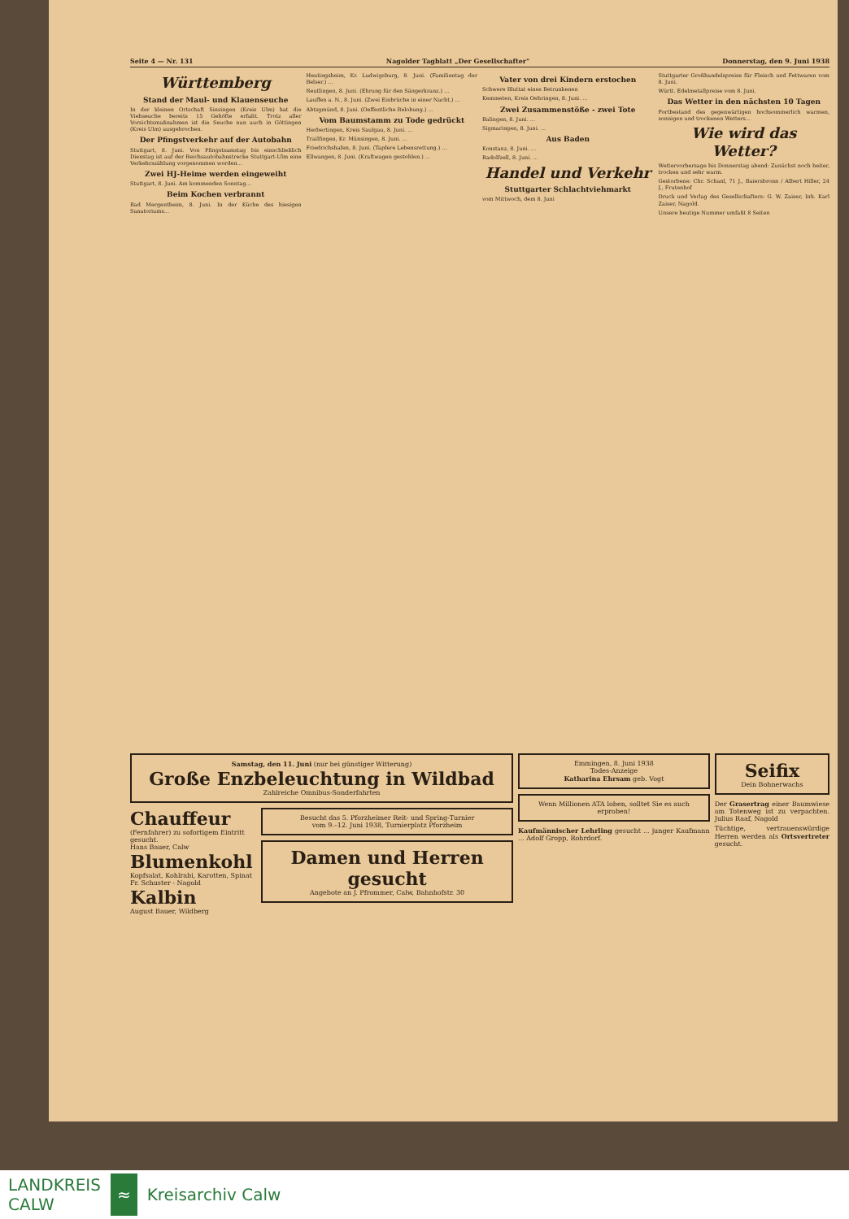Seite 4 — Nr. 131 Nagolder Tagblatt „Der Gesellschafter" Donnerstag, den 9. Juni 1938
Württemberg
Stand der Maul- und Klauenseuche
In der kleinen Ortschaft Sinsingen (Kreis Ulm) hat die Viehseuche bereits 15 Gehöfte erfaßt. Trotz aller Vorsichtsmaßnahmen ist die Seuche nun auch in Göttingen (Kreis Ulm) ausgebrochen.
Der Pfingstverkehr auf der Autobahn
Stuttgart, 8. Juni. Von Pfingstsamstag bis einschließlich Dienstag ist auf der Reichsautobahnstrecke Stuttgart-Ulm eine Verkehrszählung vorgenommen worden...
Zwei HJ-Heime werden eingeweiht
Stuttgart, 8. Juni. Am kommenden Sonntag...
Beim Kochen verbrannt
Bad Mergentheim, 8. Juni. In der Küche des hiesigen Sanatoriums...
Heutingsheim, Kr. Ludwigsburg, 8. Juni. (Familientag der Belser.) ...
Reutlingen, 8. Juni. (Ehrung für den Sängerkranz.) ...
Lauffen a. N., 8. Juni. (Zwei Einbrüche in einer Nacht.) ...
Abtsgmünd, 8. Juni. (Oeffentliche Belobung.) ...
Vom Baumstamm zu Tode gedrückt
Herbertingen, Kreis Saulgau, 8. Juni. ...
Trailfingen, Kr. Münsingen, 8. Juni. ...
Friedrichshafen, 8. Juni. (Tapfere Lebensrettung.) ...
Ellwangen, 8. Juni. (Kraftwagen gestohlen.) ...
Vater von drei Kindern erstochen
Schwere Bluttat eines Betrunkenen
Kemmeten, Kreis Oehringen, 8. Juni. ...
Zwei Zusammenstöße - zwei Tote
Balingen, 8. Juni. ...
Sigmaringen, 8. Juni. ...
Aus Baden
Konstanz, 8. Juni. ...
Radolfzell, 8. Juni. ...
Handel und Verkehr
Stuttgarter Schlachtviehmarkt
vom Mittwoch, dem 8. Juni
Stuttgarter Großhandelspreise für Fleisch und Fettwaren vom 8. Juni.
Württ. Edelmetallpreise vom 8. Juni.
Das Wetter in den nächsten 10 Tagen
Fortbestand des gegenwärtigen hochsommerlich warmen, sonnigen und trockenen Wetters...
Wie wird das Wetter?
Wettervorhersage bis Donnerstag abend: Zunächst noch heiter, trocken und sehr warm.
Gestorbene: Chr. Schanl, 71 J., Baiersbronn / Albert Hiller, 24 J., Frutenhof
Druck und Verlag des Gesellschafters: G. W. Zaiser, Inh. Karl Zaiser, Nagold.
Unsere heutige Nummer umfaßt 8 Seiten
Samstag, den 11. Juni (nur bei günstiger Witterung)
Große Enzbeleuchtung in Wildbad
Zahlreiche Omnibus-Sonderfahrten
Chauffeur
(Fernfahrer) zu sofortigem Eintritt gesucht.
Hans Bauer, Calw
Blumenkohl
Kopfsalat, Kohlrabi, Karotten, Spinat
Fr. Schuster - Nagold
Kalbin
August Bauer, Wildberg
Besucht das 5. Pforzheimer Reit- und Spring-Turnier
vom 9.–12. Juni 1938, Turnierplatz Pforzheim
Damen und Herren gesucht
Angebote an J. Pfrommer, Calw, Bahnhofstr. 30
Emmingen, 8. Juni 1938
Todes-Anzeige
Katharina Ehrsam geb. Vogt
Wenn Millionen ATA loben, solltet Sie es auch erproben!
Kaufmännischer Lehrling gesucht ... junger Kaufmann ... Adolf Gropp, Rohrdorf.
Seifix
Dein Bohnerwachs
Der Grasertrag einer Baumwiese am Totenweg ist zu verpachten. Julius Raaf, Nagold
Tüchtige, vertrauenswürdige Herren werden als Ortsvertreter gesucht.
LANDKREIS
CALW ≈ Kreisarchiv Calw